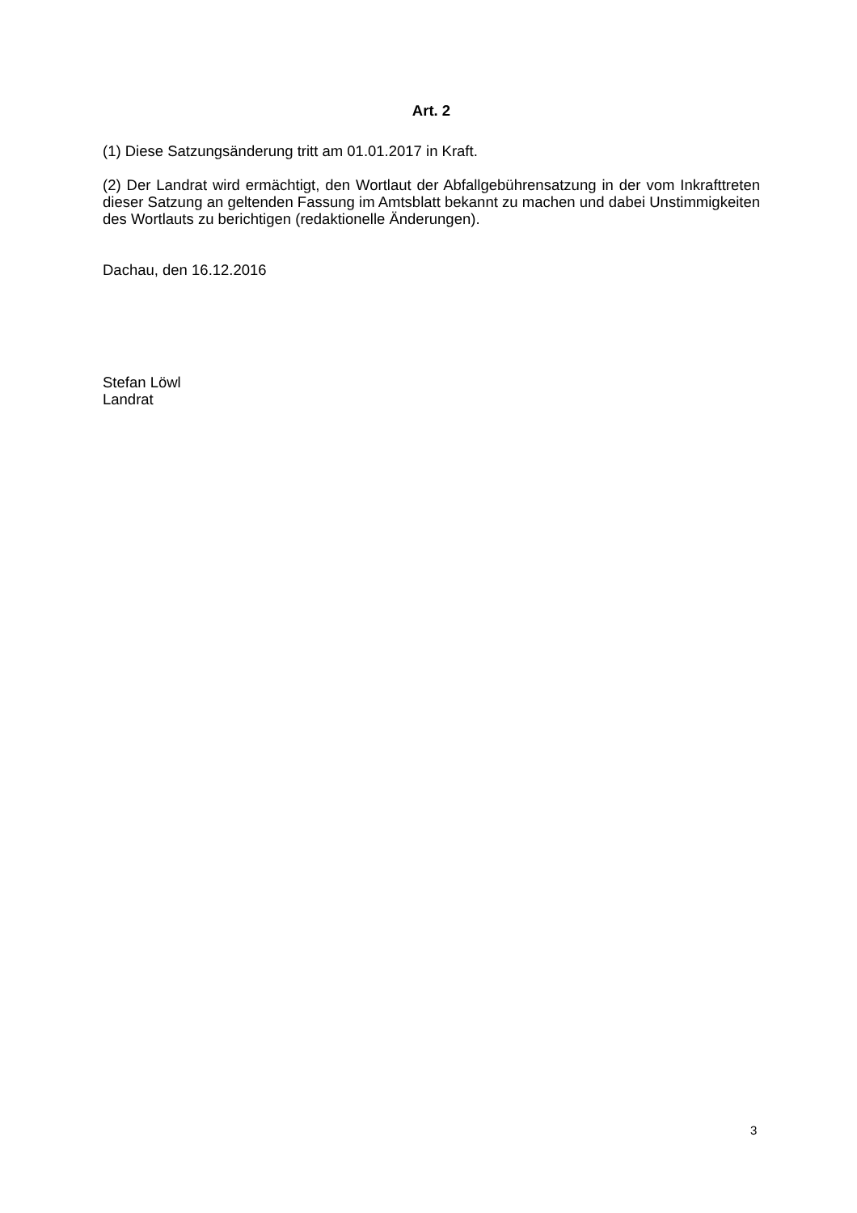Art. 2
(1) Diese Satzungsänderung tritt am 01.01.2017 in Kraft.
(2) Der Landrat wird ermächtigt, den Wortlaut der Abfallgebührensatzung in der vom Inkrafttreten dieser Satzung an geltenden Fassung im Amtsblatt bekannt zu machen und dabei Unstimmigkeiten des Wortlauts zu berichtigen (redaktionelle Änderungen).
Dachau, den 16.12.2016
Stefan Löwl
Landrat
3